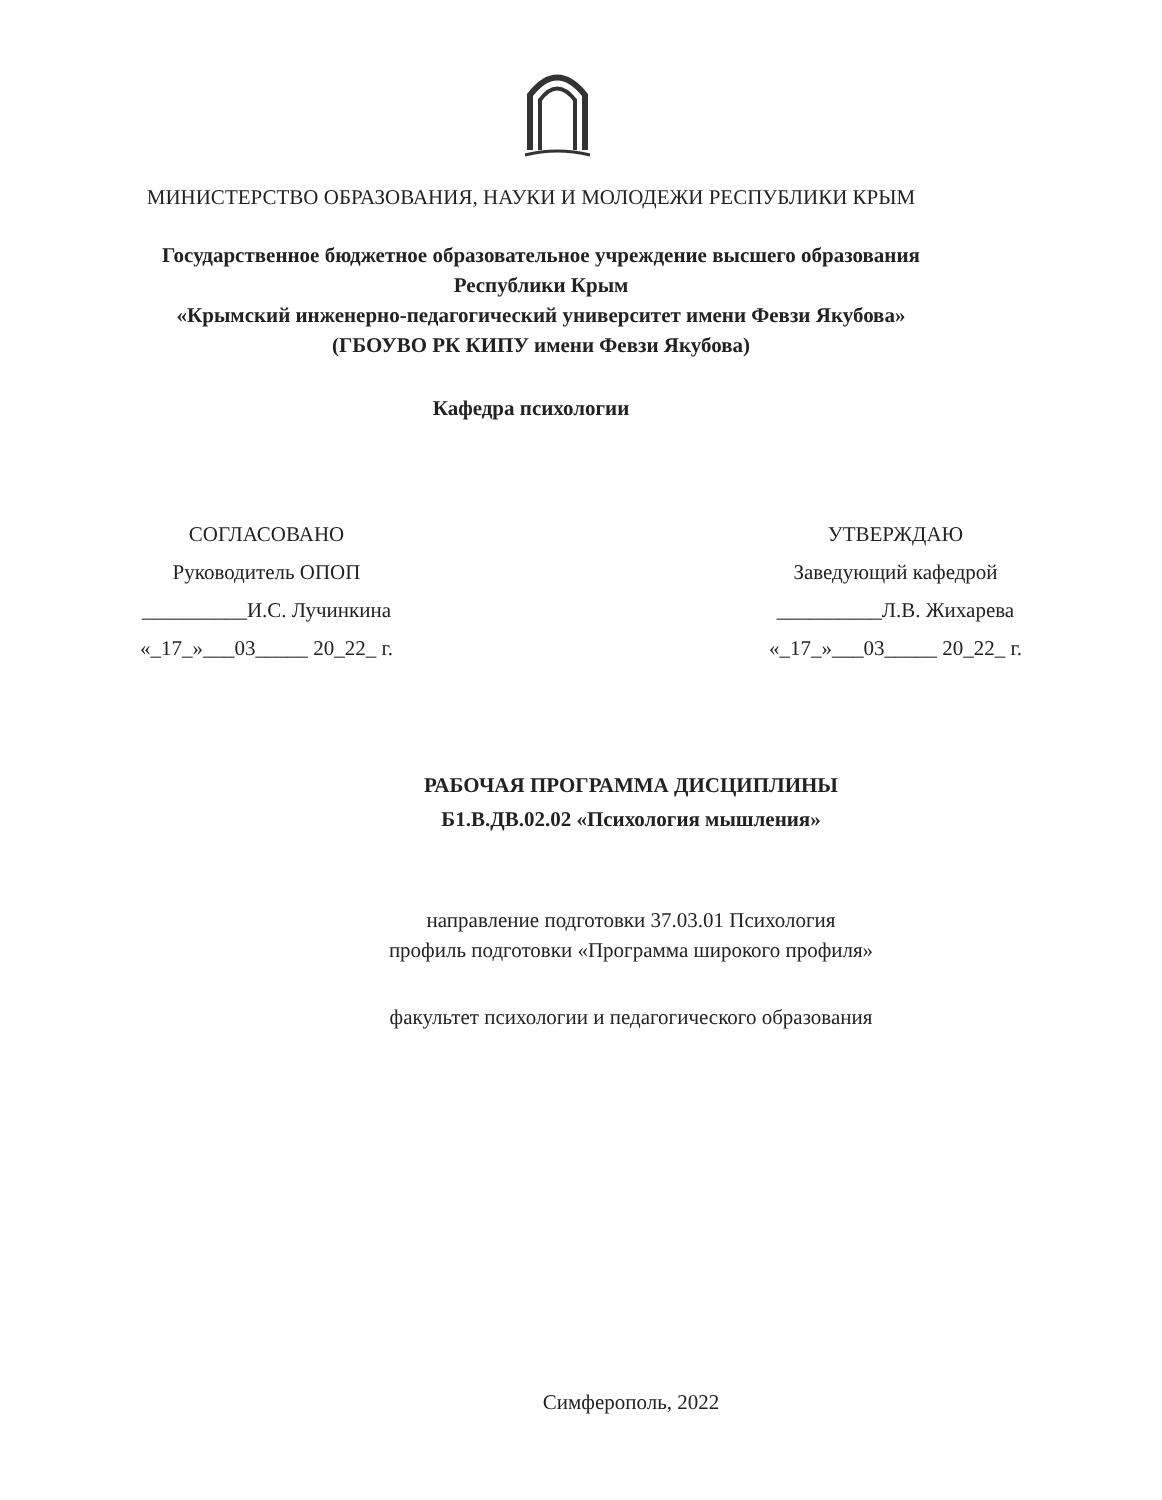МИНИСТЕРСТВО ОБРАЗОВАНИЯ, НАУКИ И МОЛОДЕЖИ РЕСПУБЛИКИ КРЫМ
Государственное бюджетное образовательное учреждение высшего образования
Республики Крым
«Крымский инженерно-педагогический университет имени Февзи Якубова»
(ГБОУВО РК КИПУ имени Февзи Якубова)
Кафедра психологии
СОГЛАСОВАНО
Руководитель ОПОП
__________И.С. Лучинкина
«_17_»___03_____ 20_22_ г.
УТВЕРЖДАЮ
Заведующий кафедрой
__________Л.В. Жихарева
«_17_»___03_____ 20_22_ г.
РАБОЧАЯ ПРОГРАММА ДИСЦИПЛИНЫ
Б1.В.ДВ.02.02 «Психология мышления»
направление подготовки 37.03.01 Психология
профиль подготовки «Программа широкого профиля»
факультет психологии и педагогического образования
Симферополь, 2022